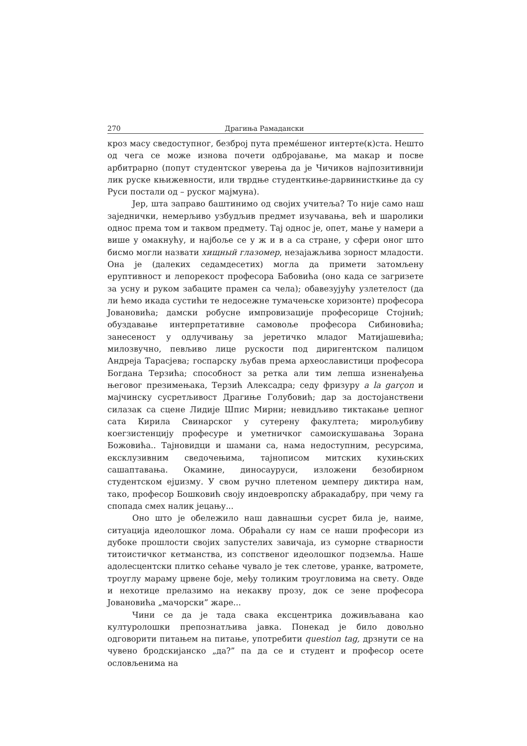270 Драгиња Рамадански
кроз масу сведоступног, безброј пута премéшеног интерте(к)ста. Нешто од чега се може изнова почети одбројавање, ма макар и посве арбитрарно (попут студентског уверења да је Чичиков најпозитивнији лик руске књижевности, или тврдње студенткиње-дарвинисткиње да су Руси постали од – руског мајмуна).
Јер, шта заправо баштинимо од својих учитеља? То није само наш заједнички, немерљиво узбудљив предмет изучавања, већ и шаролики однос према том и таквом предмету. Тај однос је, опет, мање у намери а више у омакнућу, и најбоље се у ж и в а са стране, у сфери оног што бисмо могли назвати хищный глазомер, незајажљива зорност младости. Она је (далеких седамдесетих) могла да примети затомљену еруптивност и лепорекост професора Бабовића (оно када се загризете за усну и руком забаците прамен са чела); обавезујућу узлетелост (да ли ћемо икада сустићи те недосежне тумачењске хоризонте) професора Јовановића; дамски робусне импровизације професорице Стојнић; обуздавање интерпретативне самовоље професора Сибиновића; занесеност у одлучивању за јеретичко младог Матијашевића; милозвучно, певљиво лице рускости под диригентском палицом Андреја Тарасјева; госпарску љубав према археославистици професора Богдана Терзића; способност за ретка али тим лепша изненађења његовог презимењака, Терзић Алексадра; седу фризуру a la garçon и мајчинску сусретљивост Драгиње Голубовић; дар за достојанствени силазак са сцене Лидије Шпис Мирни; невидљиво тиктакање џепног сата Кирила Свинарског у сутерену факултета; мирољубиву коегзистенцију професуре и уметничког самоискушавања Зорана Божовића.. Тајновидци и шамани са, нама недоступним, ресурсима, ексклузивним сведочењима, тајнописом митских кухињских сашаптавања. Окамине, диносауруси, изложени безобирном студентском ејџизму. У свом ручно плетеном џемперу диктира нам, тако, професор Бошковић своју индоевропску абракадабру, при чему га спопада смех налик јецању...
Оно што је обележило наш давнашњи сусрет била је, наиме, ситуација идеолошког лома. Обраћали су нам се наши професори из дубоке прошлости својих запустелих завичаја, из суморне стварности титоистичког кетманства, из сопственог идеолошког подземља. Наше адолесцентски плитко сећање чувало је тек слетове, уранке, ватромете, троуглу мараму црвене боје, међу толиким троугловима на свету. Овде и нехотице прелазимо на некакву прозу, док се зене професора Јовановића „мачорски” жаре...
Чини се да је тада свака ексцентрика доживљавана као културолошки препознатљива јавка. Понекад је било довољно одговорити питањем на питање, употребити question tag, дрзнути се на чувено бродскијанско „да?” па да се и студент и професор осете ословљенима на